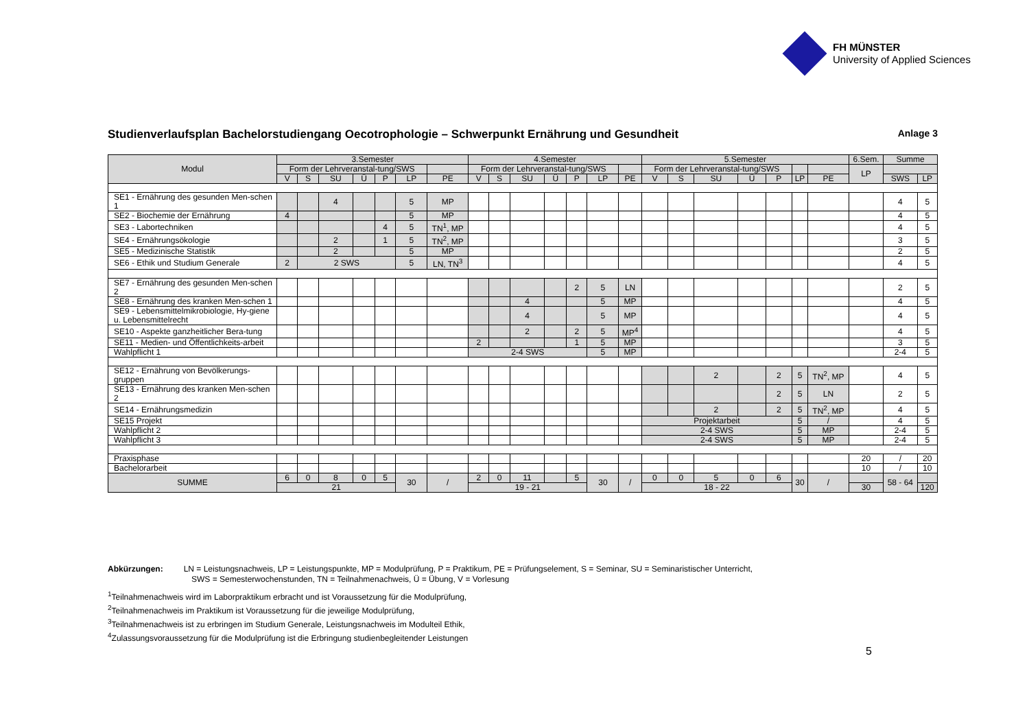FH MÜNSTER
University of Applied Sciences
Studienverlaufsplan Bachelorstudiengang Oecotrophologie – Schwerpunkt Ernährung und Gesundheit Anlage 3
| Modul | 3.Semester | | | | | | | 4.Semester | | | | | | | 5.Semester | | | | | | | 6.Sem. | Summe | |
| --- | --- | --- | --- | --- | --- | --- | --- | --- | --- | --- | --- | --- | --- | --- | --- | --- | --- | --- | --- | --- | --- | --- | --- | --- |
| | Form der Lehrveranstal-tung/SWS | | | | | | | Form der Lehrveranstal-tung/SWS | | | | | | | Form der Lehrveranstal-tung/SWS | | | | | | | LP | | |
| | V | S | SU | Ü | P | LP | PE | V | S | SU | Ü | P | LP | PE | V | S | SU | Ü | P | LP | PE | | SWS | LP |
| SE1 - Ernährung des gesunden Men-schen 1 | | | 4 | | | 5 | MP | | | | | | | | | | | | | | | | 4 | 5 |
| SE2 - Biochemie der Ernährung | 4 | | | | | 5 | MP | | | | | | | | | | | | | | | | 4 | 5 |
| SE3 - Labortechniken | | | | | 4 | 5 | TN<sup>1</sup>, MP | | | | | | | | | | | | | | | | 4 | 5 |
| SE4 - Ernährungsökologie | | | 2 | | 1 | 5 | TN<sup>2</sup>, MP | | | | | | | | | | | | | | | | 3 | 5 |
| SE5 - Medizinische Statistik | | | 2 | | | 5 | MP | | | | | | | | | | | | | | | | 2 | 5 |
| SE6 - Ethik und Studium Generale | 2 | 2 SWS | | | | 5 | LN, TN<sup>3</sup> | | | | | | | | | | | | | | | | 4 | 5 |
| SE7 - Ernährung des gesunden Men-schen 2 | | | | | | | | | | | | 2 | 5 | LN | | | | | | | | | 2 | 5 |
| SE8 - Ernährung des kranken Men-schen 1 | | | | | | | | | | 4 | | | 5 | MP | | | | | | | | | 4 | 5 |
| SE9 - Lebensmittelmikrobiologie, Hy-giene u. Lebensmittelrecht | | | | | | | | | | 4 | | | 5 | MP | | | | | | | | | 4 | 5 |
| SE10 - Aspekte ganzheitlicher Bera-tung | | | | | | | | | | 2 | | 2 | 5 | MP<sup>4</sup> | | | | | | | | | 4 | 5 |
| SE11 - Medien- und Öffentlichkeits-arbeit | | | | | | | | 2 | | | | 1 | 5 | MP | | | | | | | | | 3 | 5 |
| Wahlpflicht 1 | | | | | | | | 2-4 SWS | | | | | 5 | MP | | | | | | | | | 2-4 | 5 |
| SE12 - Ernährung von Bevölkerungs-gruppen | | | | | | | | | | | | | | | | | 2 | | 2 | 5 | TN<sup>2</sup>, MP | | 4 | 5 |
| SE13 - Ernährung des kranken Men-schen 2 | | | | | | | | | | | | | | | | | | | 2 | 5 | LN | | 2 | 5 |
| SE14 - Ernährungsmedizin | | | | | | | | | | | | | | | | | 2 | | 2 | 5 | TN<sup>2</sup>, MP | | 4 | 5 |
| SE15 Projekt | | | | | | | | | | | | | | | Projektarbeit | | | | | 5 | / | | 4 | 5 |
| Wahlpflicht 2 | | | | | | | | | | | | | | | 2-4 SWS | | | | | 5 | MP | | 2-4 | 5 |
| Wahlpflicht 3 | | | | | | | | | | | | | | | 2-4 SWS | | | | | 5 | MP | | 2-4 | 5 |
| Praxisphase | | | | | | | | | | | | | | | | | | | | | | 20 | / | 20 |
| Bachelorarbeit | | | | | | | | | | | | | | | | | | | | | | 10 | / | 10 |
| SUMME | 6 | 0 | 8 | 0 | 5 | 30 | / | 2 | 0 | 11 | | 5 | 30 | / | 0 | 0 | 5 | 0 | 6 | 30 | / | | 58 - 64 | |
| | 21 | | | | | | | 19 - 21 | | | | | | | 18 - 22 | | | | | | | 30 | | 120 |
Abkürzungen: LN = Leistungsnachweis, LP = Leistungspunkte, MP = Modulprüfung, P = Praktikum, PE = Prüfungselement, S = Seminar, SU = Seminaristischer Unterricht,
SWS = Semesterwochenstunden, TN = Teilnahmenachweis, Ü = Übung, V = Vorlesung
<sup>1</sup> Teilnahmenachweis wird im Laborpraktikum erbracht und ist Voraussetzung für die Modulprüfung,
<sup>2</sup> Teilnahmenachweis im Praktikum ist Voraussetzung für die jeweilige Modulprüfung,
<sup>3</sup> Teilnahmenachweis ist zu erbringen im Studium Generale, Leistungsnachweis im Modulteil Ethik,
<sup>4</sup> Zulassungsvoraussetzung für die Modulprüfung ist die Erbringung studienbegleitender Leistungen
5